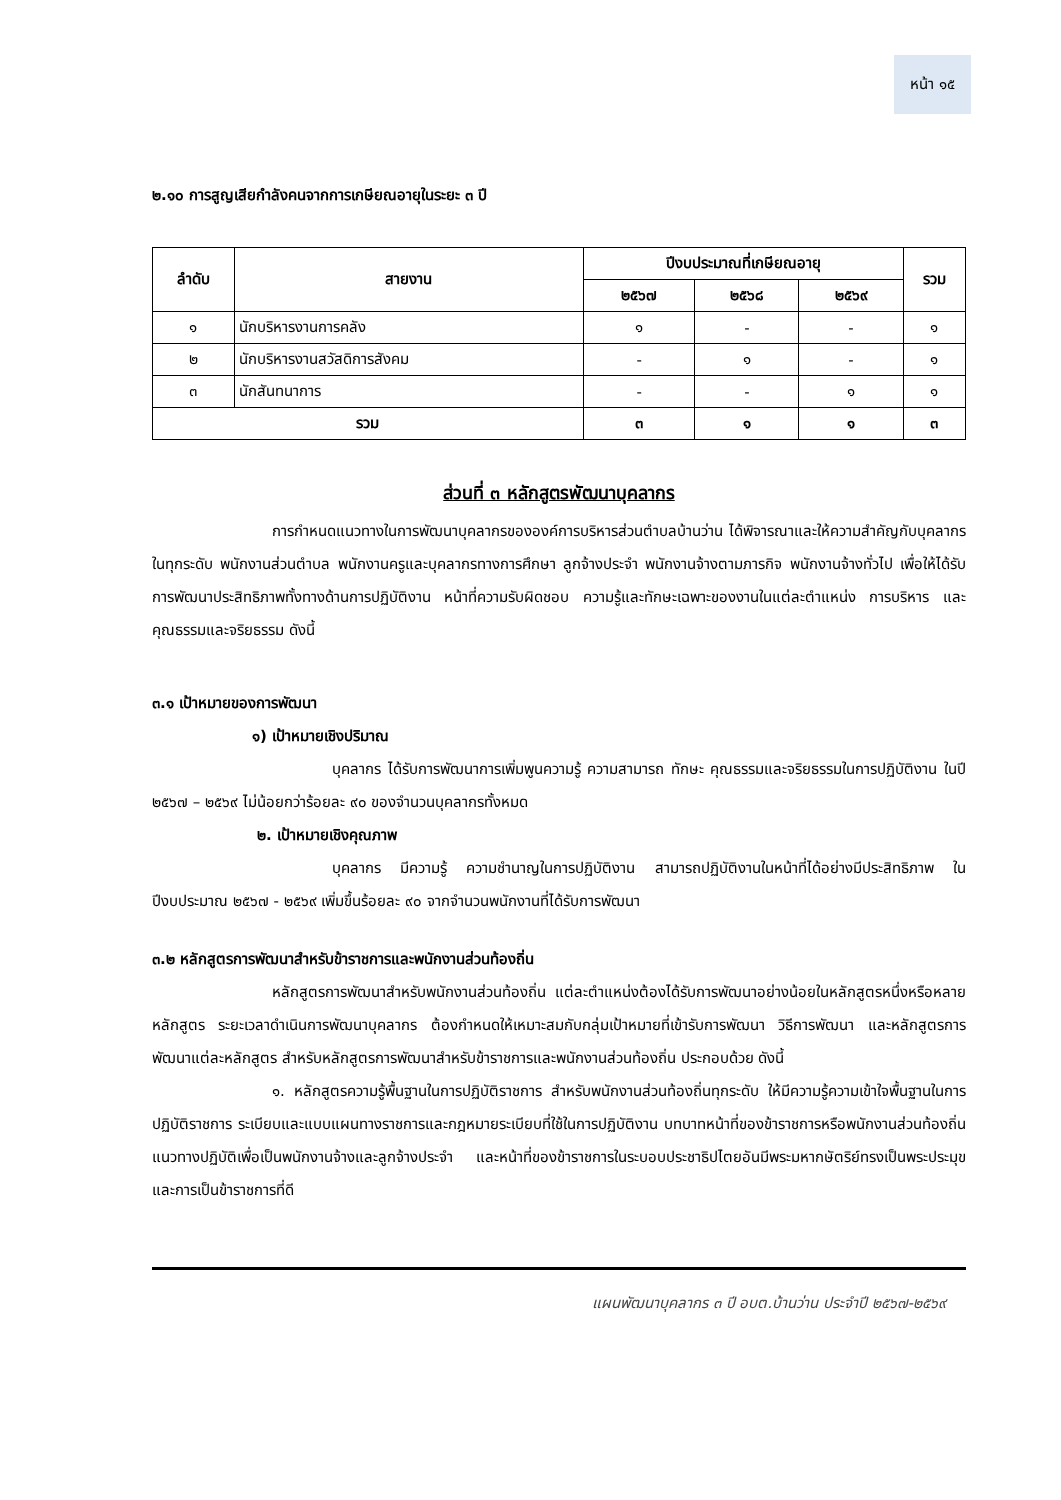หน้า ๑๕
๒.๑๐ การสูญเสียกำลังคนจากการเกษียณอายุในระยะ ๓ ปี
| ลำดับ | สายงาน | ปีงบประมาณที่เกษียณอายุ | | | รวม |
| --- | --- | --- | --- | --- | --- |
| | | ๒๕๖๗ | ๒๕๖๘ | ๒๕๖๙ | |
| ๑ | นักบริหารงานการคลัง | ๑ | - | - | ๑ |
| ๒ | นักบริหารงานสวัสดิการสังคม | - | ๑ | - | ๑ |
| ๓ | นักสันทนาการ | - | - | ๑ | ๑ |
| รวม | | ๓ | ๑ | ๑ | ๓ |
ส่วนที่ ๓ หลักสูตรพัฒนาบุคลากร
การกำหนดแนวทางในการพัฒนาบุคลากรขององค์การบริหารส่วนตำบลบ้านว่าน ได้พิจารณาและให้ความสำคัญกับบุคลากรในทุกระดับ พนักงานส่วนตำบล พนักงานครูและบุคลากรทางการศึกษา ลูกจ้างประจำ พนักงานจ้างตามภารกิจ พนักงานจ้างทั่วไป เพื่อให้ได้รับการพัฒนาประสิทธิภาพทั้งทางด้านการปฏิบัติงาน หน้าที่ความรับผิดชอบ ความรู้และทักษะเฉพาะของงานในแต่ละตำแหน่ง การบริหาร และคุณธรรมและจริยธรรม ดังนี้
๓.๑ เป้าหมายของการพัฒนา
๑) เป้าหมายเชิงปริมาณ
บุคลากร ได้รับการพัฒนาการเพิ่มพูนความรู้ ความสามารถ ทักษะ คุณธรรมและจริยธรรมในการปฏิบัติงาน ในปี ๒๕๖๗ – ๒๕๖๙ ไม่น้อยกว่าร้อยละ ๙๐ ของจำนวนบุคลากรทั้งหมด
๒. เป้าหมายเชิงคุณภาพ
บุคลากร มีความรู้ ความชำนาญในการปฏิบัติงาน สามารถปฏิบัติงานในหน้าที่ได้อย่างมีประสิทธิภาพ ในปีงบประมาณ ๒๕๖๗ - ๒๕๖๙ เพิ่มขึ้นร้อยละ ๙๐ จากจำนวนพนักงานที่ได้รับการพัฒนา
๓.๒ หลักสูตรการพัฒนาสำหรับข้าราชการและพนักงานส่วนท้องถิ่น
หลักสูตรการพัฒนาสำหรับพนักงานส่วนท้องถิ่น แต่ละตำแหน่งต้องได้รับการพัฒนาอย่างน้อยในหลักสูตรหนึ่งหรือหลายหลักสูตร ระยะเวลาดำเนินการพัฒนาบุคลากร ต้องกำหนดให้เหมาะสมกับกลุ่มเป้าหมายที่เข้ารับการพัฒนา วิธีการพัฒนา และหลักสูตรการพัฒนาแต่ละหลักสูตร สำหรับหลักสูตรการพัฒนาสำหรับข้าราชการและพนักงานส่วนท้องถิ่น ประกอบด้วย ดังนี้
๑. หลักสูตรความรู้พื้นฐานในการปฏิบัติราชการ สำหรับพนักงานส่วนท้องถิ่นทุกระดับ ให้มีความรู้ความเข้าใจพื้นฐานในการปฏิบัติราชการ ระเบียบและแบบแผนทางราชการและกฎหมายระเบียบที่ใช้ในการปฏิบัติงาน บทบาทหน้าที่ของข้าราชการหรือพนักงานส่วนท้องถิ่น แนวทางปฏิบัติเพื่อเป็นพนักงานจ้างและลูกจ้างประจำ และหน้าที่ของข้าราชการในระบอบประชาธิปไตยอันมีพระมหากษัตริย์ทรงเป็นพระประมุขและการเป็นข้าราชการที่ดี
แผนพัฒนาบุคลากร ๓ ปี อบต.บ้านว่าน ประจำปี ๒๕๖๗-๒๕๖๙